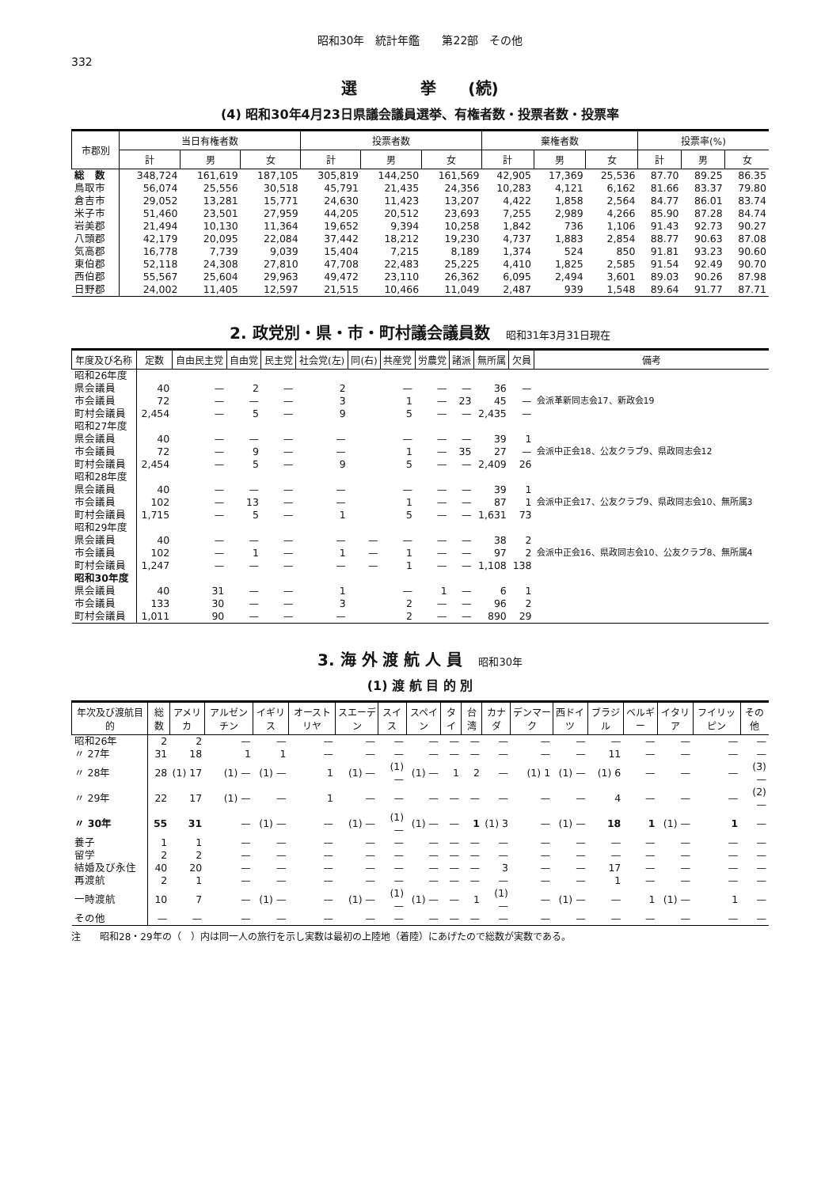昭和30年　統計年鑑　　第22部　その他
332
選　　　　挙　　(続)
(4) 昭和30年4月23日県議会議員選挙、有権者数・投票者数・投票率
| 市郡別 | 当日有権者数 | | | 投票者数 | | | 棄権者数 | | | 投票率(%) | | |
| --- | --- | --- | --- | --- | --- | --- | --- | --- | --- | --- | --- | --- |
| | 計 | 男 | 女 | 計 | 男 | 女 | 計 | 男 | 女 | 計 | 男 | 女 |
| 総 数 | 348,724 | 161,619 | 187,105 | 305,819 | 144,250 | 161,569 | 42,905 | 17,369 | 25,536 | 87.70 | 89.25 | 86.35 |
| 鳥取市 | 56,074 | 25,556 | 30,518 | 45,791 | 21,435 | 24,356 | 10,283 | 4,121 | 6,162 | 81.66 | 83.37 | 79.80 |
| 倉吉市 | 29,052 | 13,281 | 15,771 | 24,630 | 11,423 | 13,207 | 4,422 | 1,858 | 2,564 | 84.77 | 86.01 | 83.74 |
| 米子市 | 51,460 | 23,501 | 27,959 | 44,205 | 20,512 | 23,693 | 7,255 | 2,989 | 4,266 | 85.90 | 87.28 | 84.74 |
| 岩美郡 | 21,494 | 10,130 | 11,364 | 19,652 | 9,394 | 10,258 | 1,842 | 736 | 1,106 | 91.43 | 92.73 | 90.27 |
| 八頭郡 | 42,179 | 20,095 | 22,084 | 37,442 | 18,212 | 19,230 | 4,737 | 1,883 | 2,854 | 88.77 | 90.63 | 87.08 |
| 気高郡 | 16,778 | 7,739 | 9,039 | 15,404 | 7,215 | 8,189 | 1,374 | 524 | 850 | 91.81 | 93.23 | 90.60 |
| 東伯郡 | 52,118 | 24,308 | 27,810 | 47,708 | 22,483 | 25,225 | 4,410 | 1,825 | 2,585 | 91.54 | 92.49 | 90.70 |
| 西伯郡 | 55,567 | 25,604 | 29,963 | 49,472 | 23,110 | 26,362 | 6,095 | 2,494 | 3,601 | 89.03 | 90.26 | 87.98 |
| 日野郡 | 24,002 | 11,405 | 12,597 | 21,515 | 10,466 | 11,049 | 2,487 | 939 | 1,548 | 89.64 | 91.77 | 87.71 |
2. 政党別・県・市・町村議会議員数　昭和31年3月31日現在
| 年度及び名称 | 定数 | 自由民主党 | 自由党 | 民主党 | 社会党(左) | 同(右) | 共産党 | 労農党 | 諸派 | 無所属 | 欠員 | 備考 |
| --- | --- | --- | --- | --- | --- | --- | --- | --- | --- | --- | --- | --- |
| 昭和26年度 | | | | | | | | | | | | |
| 県会議員 | 40 | — | 2 | — | 2 | | — | — | — | 36 | — | 会派革新同志会17、新政会19 |
| 市会議員 | 72 | — | — | — | 3 | | 1 | — | 23 | 45 | — | |
| 町村会議員 | 2,454 | — | 5 | — | 9 | | 5 | — | — | 2,435 | — | |
| 昭和27年度 | | | | | | | | | | | | |
| 県会議員 | 40 | — | — | — | — | | — | — | — | 39 | 1 | 会派中正会18、公友クラブ9、県政同志会12 |
| 市会議員 | 72 | — | 9 | — | — | | 1 | — | 35 | 27 | — | |
| 町村会議員 | 2,454 | — | 5 | — | 9 | | 5 | — | — | 2,409 | 26 | |
| 昭和28年度 | | | | | | | | | | | | |
| 県会議員 | 40 | — | — | — | — | | — | — | — | 39 | 1 | 会派中正会17、公友クラブ9、県政同志会10、無所属3 |
| 市会議員 | 102 | — | 13 | — | — | | 1 | — | — | 87 | 1 | |
| 町村会議員 | 1,715 | — | 5 | — | 1 | | 5 | — | — | 1,631 | 73 | |
| 昭和29年度 | | | | | | | | | | | | |
| 県会議員 | 40 | — | — | — | — | — | — | — | — | 38 | 2 | 会派中正会16、県政同志会10、公友クラブ8、無所属4 |
| 市会議員 | 102 | — | 1 | — | 1 | — | 1 | — | — | 97 | 2 | |
| 町村会議員 | 1,247 | — | — | — | — | — | 1 | — | — | 1,108 | 138 | |
| 昭和30年度 | | | | | | | | | | | | |
| 県会議員 | 40 | 31 | — | — | 1 | | — | 1 | — | 6 | 1 | |
| 市会議員 | 133 | 30 | — | — | 3 | | 2 | — | — | 96 | 2 | |
| 町村会議員 | 1,011 | 90 | — | — | — | | 2 | — | — | 890 | 29 | |
3. 海 外 渡 航 人 員　昭和30年
(1) 渡 航 目 的 別
| 年次及び渡航目的 | 総数 | アメリカ | アルゼンチン | イギリス | オーストリヤ | スエーデン | スイス | スペイン | タイ | 台湾 | カナダ | デンマーク | 西ドイツ | ブラジル | ベルギー | イタリア | フイリッピン | その他 |
| --- | --- | --- | --- | --- | --- | --- | --- | --- | --- | --- | --- | --- | --- | --- | --- | --- | --- | --- |
| 昭和26年 | 2 | 2 | — | — | — | — | — | — | — | — | — | — | — | — | — | — | — | — |
| 〃 27年 | 31 | 18 | 1 | 1 | — | — | — | — | — | — | — | — | — | 11 | — | — | — | — |
| 〃 28年 | 28 | (1) 17 | (1) — | (1) — | 1 | (1) — | (1) — | (1) — | 1 | 2 | — | (1) 1 | (1) — | (1) 6 | — | — | — | (3) — |
| 〃 29年 | 22 | 17 | (1) — | — | 1 | — | — | — | — | — | — | — | — | 4 | — | — | — | (2) — |
| 〃 30年 | 55 | 31 | — | (1) — | — | (1) — | (1) — | (1) — | — | 1 | (1) 3 | — | (1) — | 18 | 1 | (1) — | 1 | — |
| 養子 | 1 | 1 | — | — | — | — | — | — | — | — | — | — | — | — | — | — | — | — |
| 留学 | 2 | 2 | — | — | — | — | — | — | — | — | — | — | — | — | — | — | — | — |
| 結婚及び永住 | 40 | 20 | — | — | — | — | — | — | — | — | 3 | — | — | 17 | — | — | — | — |
| 再渡航 | 2 | 1 | — | — | — | — | — | — | — | — | — | — | — | 1 | — | — | — | — |
| 一時渡航 | 10 | 7 | — | (1) — | — | (1) — | (1) — | (1) — | — | 1 | (1) — | — | (1) — | — | 1 | (1) — | 1 | — |
| その他 | — | — | — | — | — | — | — | — | — | — | — | — | — | — | — | — | — | — |
注　　昭和28・29年の（　）内は同一人の旅行を示し実数は最初の上陸地（着陸）にあげたので総数が実数である。